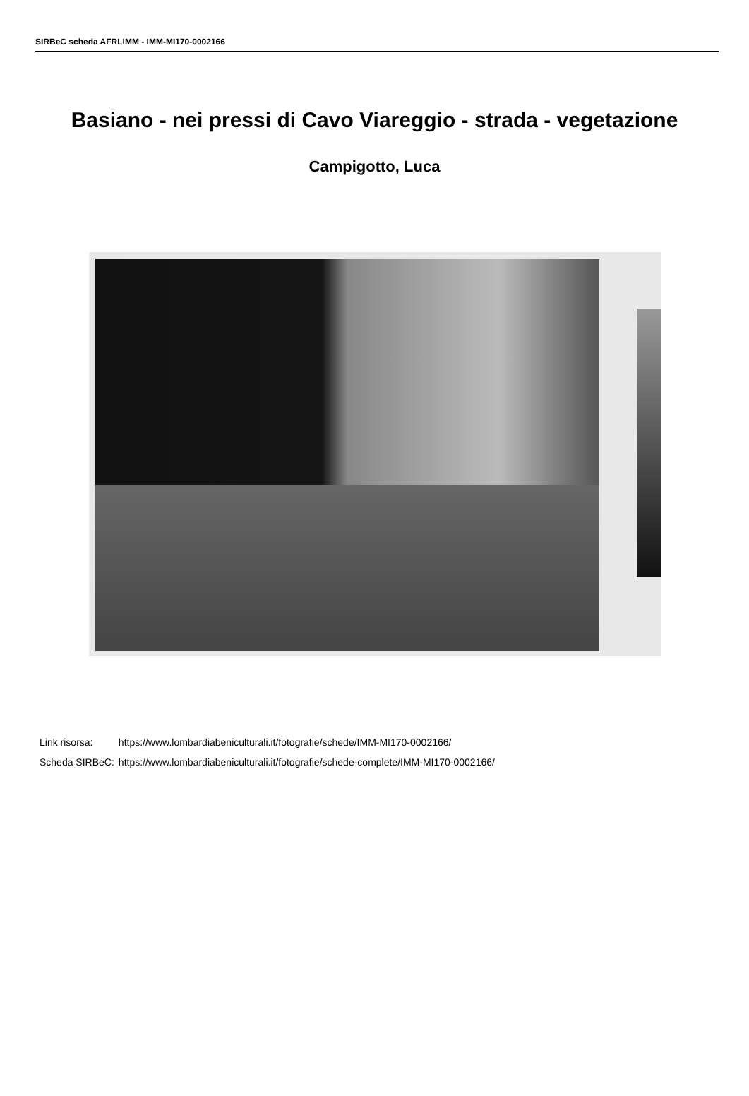SIRBeC scheda AFRLIMM - IMM-MI170-0002166
Basiano - nei pressi di Cavo Viareggio - strada - vegetazione
Campigotto, Luca
| Link risorsa: | https://www.lombardiabeniculturali.it/fotografie/schede/IMM-MI170-0002166/ |
| Scheda SIRBeC: | https://www.lombardiabeniculturali.it/fotografie/schede-complete/IMM-MI170-0002166/ |